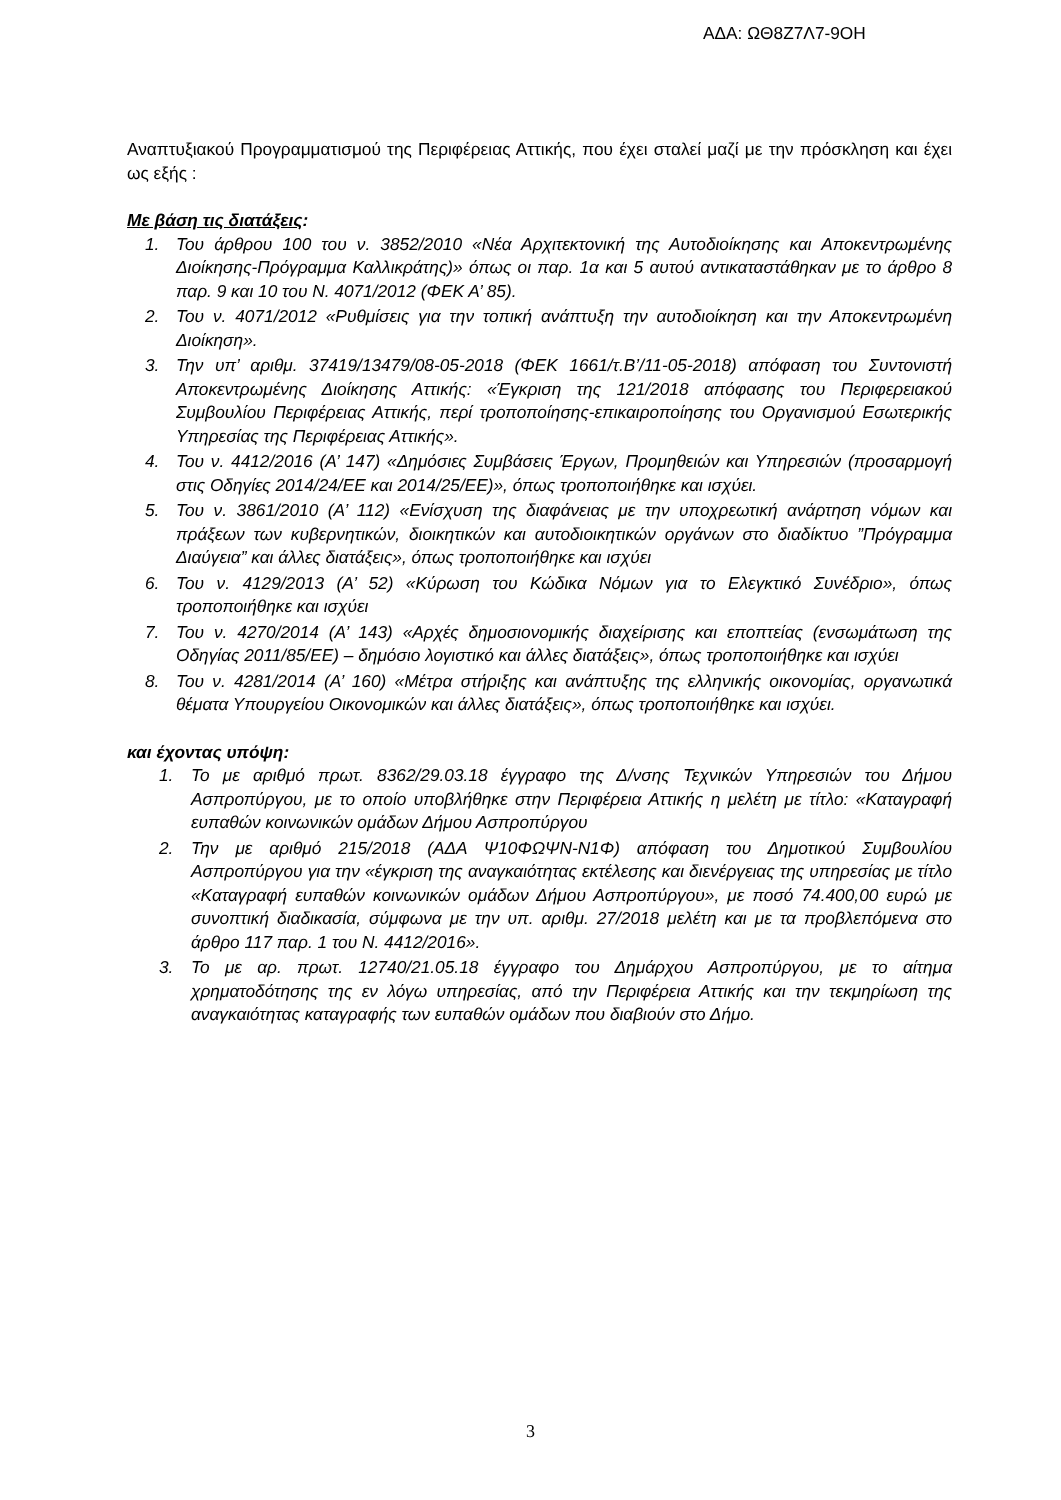ΑΔΑ: ΩΘ8Ζ7Λ7-9ΟΗ
Αναπτυξιακού Προγραμματισμού της Περιφέρειας Αττικής, που έχει σταλεί μαζί με την πρόσκληση και έχει ως εξής :
Με βάση τις διατάξεις:
1. Του άρθρου 100 του ν. 3852/2010 «Νέα Αρχιτεκτονική της Αυτοδιοίκησης και Αποκεντρωμένης Διοίκησης-Πρόγραμμα Καλλικράτης)» όπως οι παρ. 1α και 5 αυτού αντικαταστάθηκαν με το άρθρο 8 παρ. 9 και 10 του Ν. 4071/2012 (ΦΕΚ Α’ 85).
2. Του ν. 4071/2012 «Ρυθμίσεις για την τοπική ανάπτυξη την αυτοδιοίκηση και την Αποκεντρωμένη Διοίκηση».
3. Την υπ’ αριθμ. 37419/13479/08-05-2018 (ΦΕΚ 1661/τ.Β’/11-05-2018) απόφαση του Συντονιστή Αποκεντρωμένης Διοίκησης Αττικής: «Έγκριση της 121/2018 απόφασης του Περιφερειακού Συμβουλίου Περιφέρειας Αττικής, περί τροποποίησης-επικαιροποίησης του Οργανισμού Εσωτερικής Υπηρεσίας της Περιφέρειας Αττικής».
4. Του ν. 4412/2016 (Α’ 147) «Δημόσιες Συμβάσεις Έργων, Προμηθειών και Υπηρεσιών (προσαρμογή στις Οδηγίες 2014/24/ΕΕ και 2014/25/ΕΕ)», όπως τροποποιήθηκε και ισχύει.
5. Του ν. 3861/2010 (Α’ 112) «Ενίσχυση της διαφάνειας με την υποχρεωτική ανάρτηση νόμων και πράξεων των κυβερνητικών, διοικητικών και αυτοδιοικητικών οργάνων στο διαδίκτυο ”Πρόγραμμα Διαύγεια” και άλλες διατάξεις», όπως τροποποιήθηκε και ισχύει
6. Του ν. 4129/2013 (Α’ 52) «Κύρωση του Κώδικα Νόμων για το Ελεγκτικό Συνέδριο», όπως τροποποιήθηκε και ισχύει
7. Του ν. 4270/2014 (Α’ 143) «Αρχές δημοσιονομικής διαχείρισης και εποπτείας (ενσωμάτωση της Οδηγίας 2011/85/ΕΕ) – δημόσιο λογιστικό και άλλες διατάξεις», όπως τροποποιήθηκε και ισχύει
8. Του ν. 4281/2014 (Α’ 160) «Μέτρα στήριξης και ανάπτυξης της ελληνικής οικονομίας, οργανωτικά θέματα Υπουργείου Οικονομικών και άλλες διατάξεις», όπως τροποποιήθηκε και ισχύει.
και έχοντας υπόψη:
1. Το με αριθμό πρωτ. 8362/29.03.18 έγγραφο της Δ/νσης Τεχνικών Υπηρεσιών του Δήμου Ασπροπύργου, με το οποίο υποβλήθηκε στην Περιφέρεια Αττικής η μελέτη με τίτλο: «Καταγραφή ευπαθών κοινωνικών ομάδων Δήμου Ασπροπύργου
2. Την με αριθμό 215/2018 (ΑΔΑ Ψ10ΦΩΨΝ-Ν1Φ) απόφαση του Δημοτικού Συμβουλίου Ασπροπύργου για την «έγκριση της αναγκαιότητας εκτέλεσης και διενέργειας της υπηρεσίας με τίτλο «Καταγραφή ευπαθών κοινωνικών ομάδων Δήμου Ασπροπύργου», με ποσό 74.400,00 ευρώ με συνοπτική διαδικασία, σύμφωνα με την υπ. αριθμ. 27/2018 μελέτη και με τα προβλεπόμενα στο άρθρο 117 παρ. 1 του Ν. 4412/2016».
3. Το με αρ. πρωτ. 12740/21.05.18 έγγραφο του Δημάρχου Ασπροπύργου, με το αίτημα χρηματοδότησης της εν λόγω υπηρεσίας, από την Περιφέρεια Αττικής και την τεκμηρίωση της αναγκαιότητας καταγραφής των ευπαθών ομάδων που διαβιούν στο Δήμο.
3